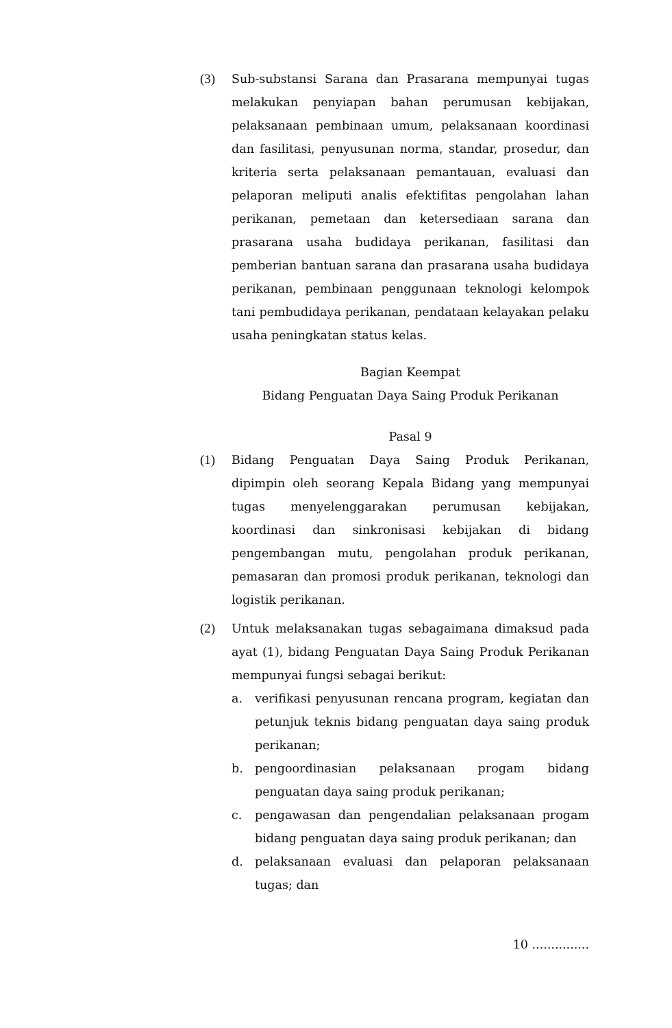(3) Sub-substansi Sarana dan Prasarana mempunyai tugas melakukan penyiapan bahan perumusan kebijakan, pelaksanaan pembinaan umum, pelaksanaan koordinasi dan fasilitasi, penyusunan norma, standar, prosedur, dan kriteria serta pelaksanaan pemantauan, evaluasi dan pelaporan meliputi analis efektifitas pengolahan lahan perikanan, pemetaan dan ketersediaan sarana dan prasarana usaha budidaya perikanan, fasilitasi dan pemberian bantuan sarana dan prasarana usaha budidaya perikanan, pembinaan penggunaan teknologi kelompok tani pembudidaya perikanan, pendataan kelayakan pelaku usaha peningkatan status kelas.
Bagian Keempat
Bidang Penguatan Daya Saing Produk Perikanan
Pasal 9
(1) Bidang Penguatan Daya Saing Produk Perikanan, dipimpin oleh seorang Kepala Bidang yang mempunyai tugas menyelenggarakan perumusan kebijakan, koordinasi dan sinkronisasi kebijakan di bidang pengembangan mutu, pengolahan produk perikanan, pemasaran dan promosi produk perikanan, teknologi dan logistik perikanan.
(2) Untuk melaksanakan tugas sebagaimana dimaksud pada ayat (1), bidang Penguatan Daya Saing Produk Perikanan mempunyai fungsi sebagai berikut:
a. verifikasi penyusunan rencana program, kegiatan dan petunjuk teknis bidang penguatan daya saing produk perikanan;
b. pengoordinasian pelaksanaan progam bidang penguatan daya saing produk perikanan;
c. pengawasan dan pengendalian pelaksanaan progam bidang penguatan daya saing produk perikanan; dan
d. pelaksanaan evaluasi dan pelaporan pelaksanaan tugas; dan
10 ...............